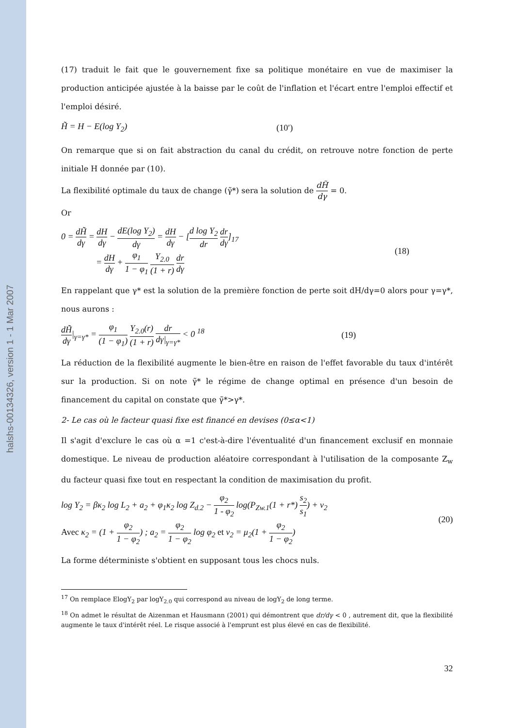halshs-00134326, version 1 - 1 Mar 2007
(17) traduit le fait que le gouvernement fixe sa politique monétaire en vue de maximiser la production anticipée ajustée à la baisse par le coût de l'inflation et l'écart entre l'emploi effectif et l'emploi désiré.
H̃ = H − E(log Y<sub>2</sub>) (10′)
On remarque que si on fait abstraction du canal du crédit, on retrouve notre fonction de perte initiale H donnée par (10).
La flexibilité optimale du taux de change (γ̃*) sera la solution de dH̃ dγ = 0.
Or
0 = dH̃ dγ = dH dγ − dE(log Y<sub>2</sub>) dγ = dH dγ − [d log Y<sub>2</sub> dr dr dγ]<sub>17</sub>
= dH dγ + φ<sub>1</sub> 1 − φ<sub>1</sub> Y<sub>2.0</sub> (1 + r) dr dγ (18)
En rappelant que γ* est la solution de la première fonction de perte soit dH/dγ=0 alors pour γ=γ*, nous aurons :
dH̃ dγ|<sub>γ=γ*</sub> = φ<sub>1</sub> (1 − φ<sub>1</sub>) Y<sub>2.0</sub>(r) (1 + r) dr dγ|<sub>γ=γ*</sub> < 0 <sup>18</sup> (19)
La réduction de la flexibilité augmente le bien-être en raison de l'effet favorable du taux d'intérêt sur la production. Si on note γ̃* le régime de change optimal en présence d'un besoin de financement du capital on constate que γ̃*>γ*.
2- Le cas où le facteur quasi fixe est financé en devises (0≤α<1)
Il s'agit d'exclure le cas où α =1 c'est-à-dire l'éventualité d'un financement exclusif en monnaie domestique. Le niveau de production aléatoire correspondant à l'utilisation de la composante Z<sub>w</sub> du facteur quasi fixe tout en respectant la condition de maximisation du profit.
log Y<sub>2</sub> = βκ<sub>2</sub> log L<sub>2</sub> + a<sub>2</sub> + φ<sub>1</sub>κ<sub>2</sub> log Z<sub>d.2</sub> − φ<sub>2</sub> 1 - φ<sub>2</sub> log(P<sub>Zw.1</sub>(1 + r*) s<sub>2</sub> s<sub>1</sub>) + ν<sub>2</sub>
Avec κ<sub>2</sub> = (1 + φ<sub>2</sub> 1 − φ<sub>2</sub>) ; a<sub>2</sub> = φ<sub>2</sub> 1 − φ<sub>2</sub> log φ<sub>2</sub> et ν<sub>2</sub> = μ<sub>2</sub>(1 + φ<sub>2</sub> 1 − φ<sub>2</sub>) (20)
La forme déterministe s'obtient en supposant tous les chocs nuls.
<sup>17</sup> On remplace ElogY<sub>2</sub> par logY<sub>2.0</sub> qui correspond au niveau de logY<sub>2</sub> de long terme.
<sup>18</sup> On admet le résultat de Aizenman et Hausmann (2001) qui démontrent que dr/dγ < 0 , autrement dit, que la flexibilité augmente le taux d'intérêt réel. Le risque associé à l'emprunt est plus élevé en cas de flexibilité.
32